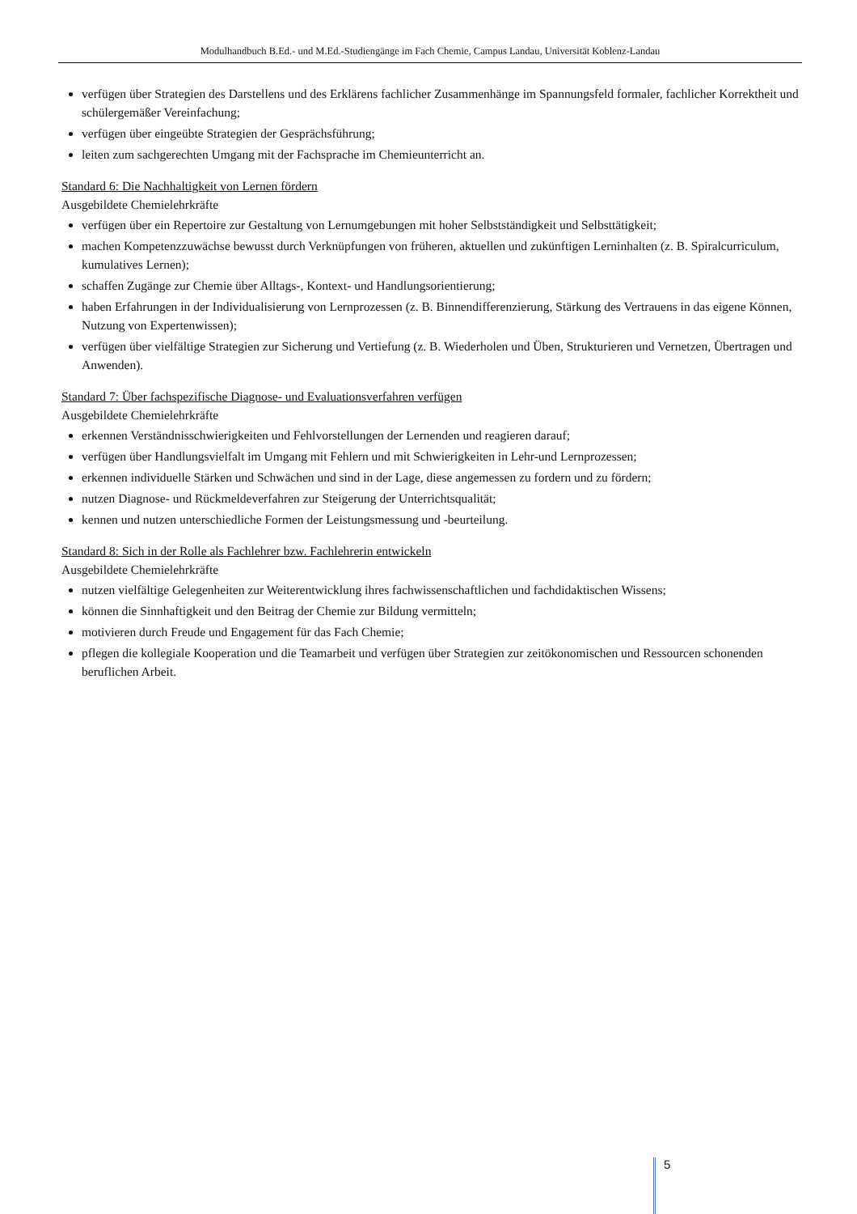Modulhandbuch B.Ed.- und M.Ed.-Studiengänge im Fach Chemie, Campus Landau, Universität Koblenz-Landau
verfügen über Strategien des Darstellens und des Erklärens fachlicher Zusammenhänge im Spannungsfeld formaler, fachlicher Korrektheit und schülergemäßer Vereinfachung;
verfügen über eingeübte Strategien der Gesprächsführung;
leiten zum sachgerechten Umgang mit der Fachsprache im Chemieunterricht an.
Standard 6: Die Nachhaltigkeit von Lernen fördern
Ausgebildete Chemielehrkräfte
verfügen über ein Repertoire zur Gestaltung von Lernumgebungen mit hoher Selbstständigkeit und Selbsttätigkeit;
machen Kompetenzzuwächse bewusst durch Verknüpfungen von früheren, aktuellen und zukünftigen Lerninhalten (z. B. Spiralcurriculum, kumulatives Lernen);
schaffen Zugänge zur Chemie über Alltags-, Kontext- und Handlungsorientierung;
haben Erfahrungen in der Individualisierung von Lernprozessen (z. B. Binnendifferenzierung, Stärkung des Vertrauens in das eigene Können, Nutzung von Expertenwissen);
verfügen über vielfältige Strategien zur Sicherung und Vertiefung (z. B. Wiederholen und Üben, Strukturieren und Vernetzen, Übertragen und Anwenden).
Standard 7: Über fachspezifische Diagnose- und Evaluationsverfahren verfügen
Ausgebildete Chemielehrkräfte
erkennen Verständnisschwierigkeiten und Fehlvorstellungen der Lernenden und reagieren darauf;
verfügen über Handlungsvielfalt im Umgang mit Fehlern und mit Schwierigkeiten in Lehr-und Lernprozessen;
erkennen individuelle Stärken und Schwächen und sind in der Lage, diese angemessen zu fordern und zu fördern;
nutzen Diagnose- und Rückmeldeverfahren zur Steigerung der Unterrichtsqualität;
kennen und nutzen unterschiedliche Formen der Leistungsmessung und -beurteilung.
Standard 8: Sich in der Rolle als Fachlehrer bzw. Fachlehrerin entwickeln
Ausgebildete Chemielehrkräfte
nutzen vielfältige Gelegenheiten zur Weiterentwicklung ihres fachwissenschaftlichen und fachdidaktischen Wissens;
können die Sinnhaftigkeit und den Beitrag der Chemie zur Bildung vermitteln;
motivieren durch Freude und Engagement für das Fach Chemie;
pflegen die kollegiale Kooperation und die Teamarbeit und verfügen über Strategien zur zeitökonomischen und Ressourcen schonenden beruflichen Arbeit.
5